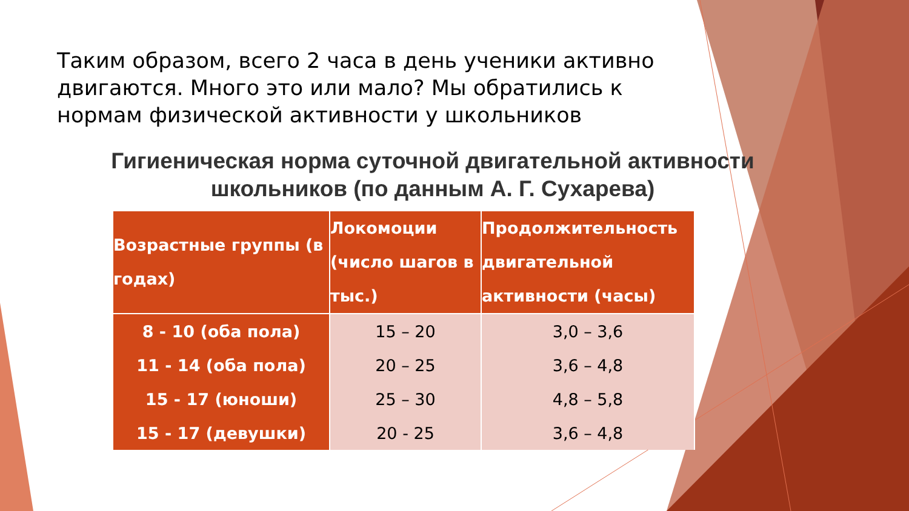Таким образом, всего 2 часа в день ученики активно двигаются. Много это или мало? Мы обратились к нормам физической активности у школьников
Гигиеническая норма суточной двигательной активности школьников (по данным А. Г. Сухарева)
| Возрастные группы (в годах) | Локомоции (число шагов в тыс.) | Продолжительность двигательной активности (часы) |
| --- | --- | --- |
| 8 - 10 (оба пола) | 15 – 20 | 3,0 – 3,6 |
| 11 - 14 (оба пола) | 20 – 25 | 3,6 – 4,8 |
| 15 - 17 (юноши) | 25 – 30 | 4,8 – 5,8 |
| 15 - 17 (девушки) | 20 - 25 | 3,6 – 4,8 |